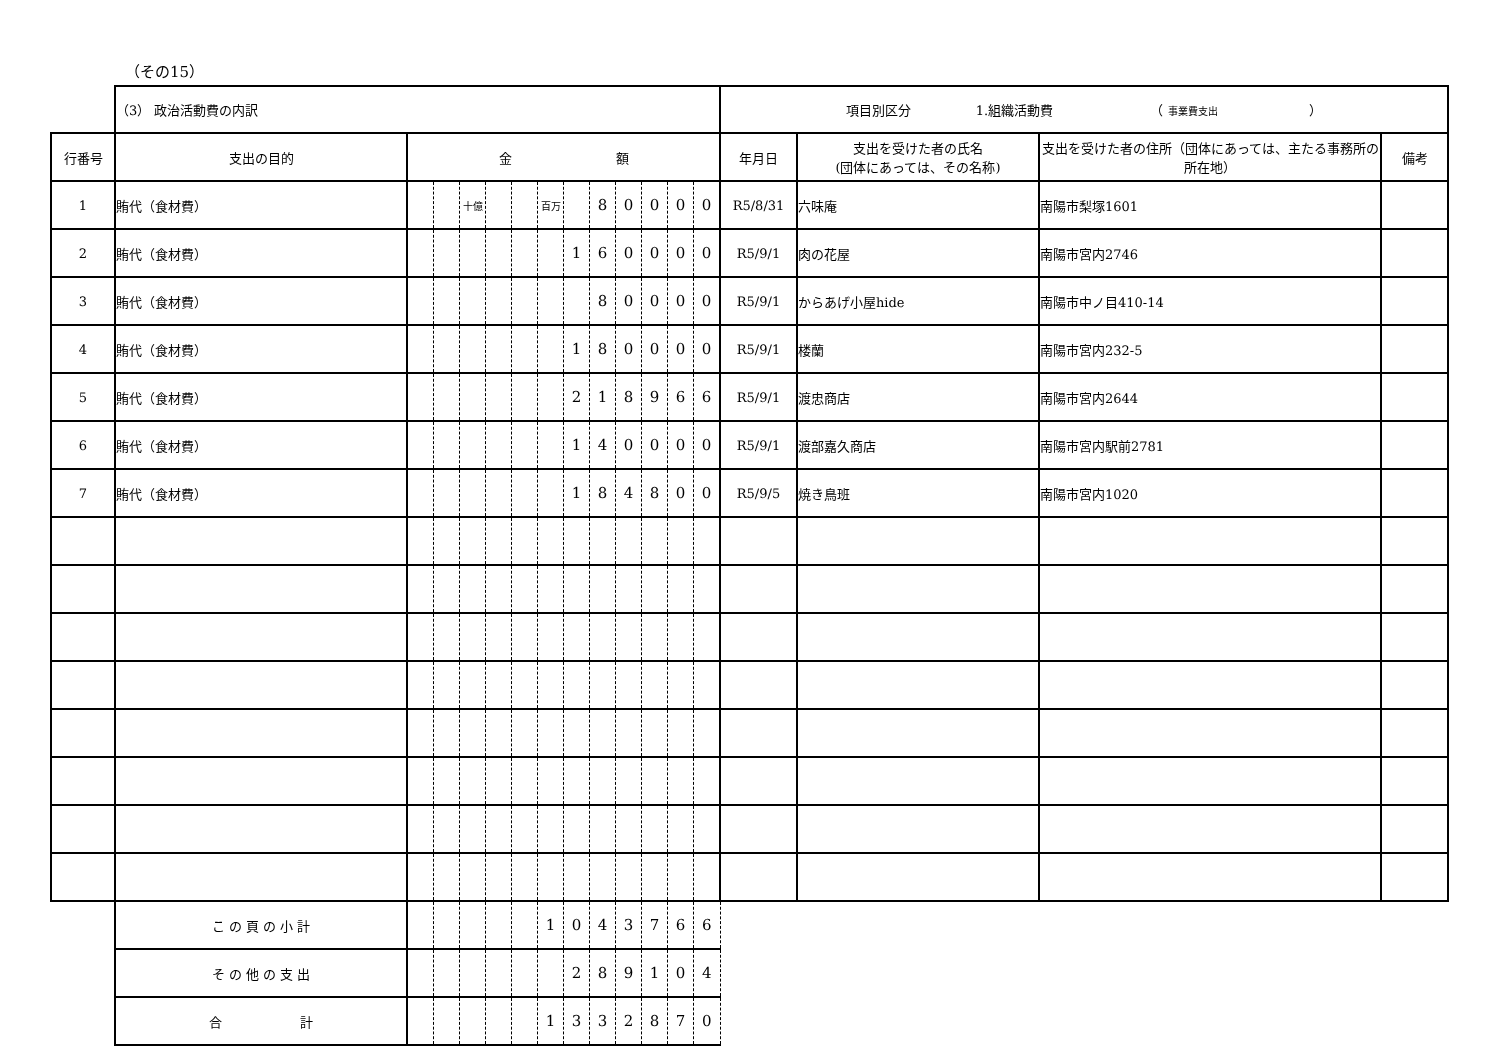（その15）
| | （3） 政治活動費の内訳 | | | | | | | | | | | | | 項目別区分 1.組織活動費 （ 事業費支出 ） | | | |
| 行番号 | 支出の目的 | 金 額 | | | | | | | | | | | | 年月日 | 支出を受けた者の氏名 (団体にあっては、その名称) | 支出を受けた者の住所（団体にあっては、主たる事務所の所在地） | 備考 |
| 1 | 賄代（食材費） | | | 十億 | | | 百万 | | 8 | 0 | 0 | 0 | 0 | R5/8/31 | 六味庵 | 南陽市梨塚1601 | |
| 2 | 賄代（食材費） | | | | | | | 1 | 6 | 0 | 0 | 0 | 0 | R5/9/1 | 肉の花屋 | 南陽市宮内2746 | |
| 3 | 賄代（食材費） | | | | | | | | 8 | 0 | 0 | 0 | 0 | R5/9/1 | からあげ小屋hide | 南陽市中ノ目410-14 | |
| 4 | 賄代（食材費） | | | | | | | 1 | 8 | 0 | 0 | 0 | 0 | R5/9/1 | 楼蘭 | 南陽市宮内232-5 | |
| 5 | 賄代（食材費） | | | | | | | 2 | 1 | 8 | 9 | 6 | 6 | R5/9/1 | 渡忠商店 | 南陽市宮内2644 | |
| 6 | 賄代（食材費） | | | | | | | 1 | 4 | 0 | 0 | 0 | 0 | R5/9/1 | 渡部嘉久商店 | 南陽市宮内駅前2781 | |
| 7 | 賄代（食材費） | | | | | | | 1 | 8 | 4 | 8 | 0 | 0 | R5/9/5 | 焼き鳥班 | 南陽市宮内1020 | |
| | こ の 頁 の 小 計 | | | | | | 1 | 0 | 4 | 3 | 7 | 6 | 6 | | | | |
| | そ の 他 の 支 出 | | | | | | | 2 | 8 | 9 | 1 | 0 | 4 | | | | |
| | 合 計 | | | | | | 1 | 3 | 3 | 2 | 8 | 7 | 0 | | | | |